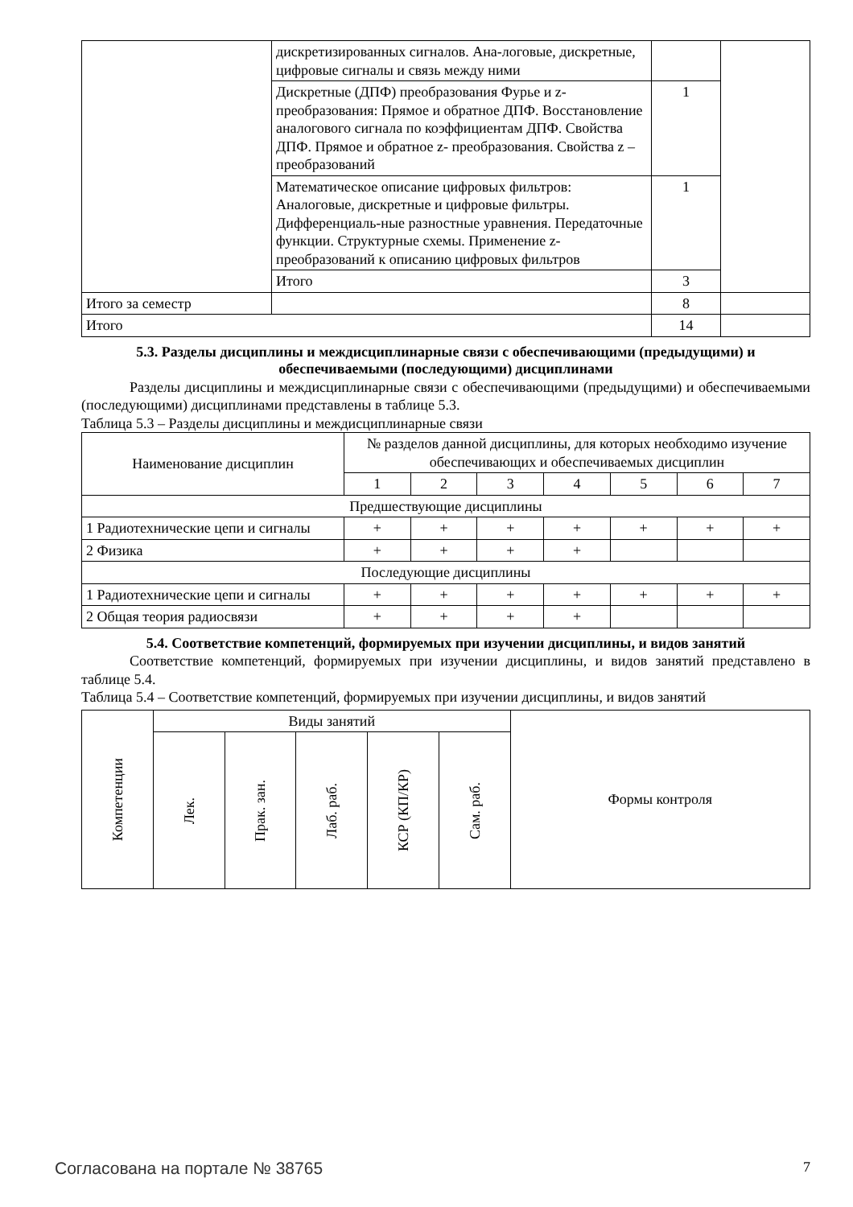| | дискретизированных сигналов. Ана-логовые, дискретные, цифровые сигналы и связь между ними | | |
| | Дискретные (ДПФ) преобразования Фурье и z-преобразования: Прямое и обратное ДПФ. Восстановление аналогового сигнала по коэффициентам ДПФ. Свойства ДПФ. Прямое и обратное z- преобразования. Свойства z – преобразований | 1 | |
| | Математическое описание цифровых фильтров: Аналоговые, дискретные и цифровые фильтры. Дифференциаль-ные разностные уравнения. Передаточные функции. Структурные схемы. Применение z-преобразований к описанию цифровых фильтров | 1 | |
| | Итого | 3 | |
| Итого за семестр | | 8 | |
| Итого | | 14 | |
5.3. Разделы дисциплины и междисциплинарные связи с обеспечивающими (предыдущими) и обеспечиваемыми (последующими) дисциплинами
Разделы дисциплины и междисциплинарные связи с обеспечивающими (предыдущими) и обеспечиваемыми (последующими) дисциплинами представлены в таблице 5.3.
Таблица 5.3 – Разделы дисциплины и междисциплинарные связи
| Наименование дисциплин | № разделов данной дисциплины, для которых необходимо изучение обеспечивающих и обеспечиваемых дисциплин | | | | | | |
| --- | --- | --- | --- | --- | --- | --- | --- |
| | 1 | 2 | 3 | 4 | 5 | 6 | 7 |
| Предшествующие дисциплины | | | | | | | |
| 1 Радиотехнические цепи и сигналы | + | + | + | + | + | + | + |
| 2 Физика | + | + | + | + | | | |
| Последующие дисциплины | | | | | | | |
| 1 Радиотехнические цепи и сигналы | + | + | + | + | + | + | + |
| 2 Общая теория радиосвязи | + | + | + | + | | | |
5.4. Соответствие компетенций, формируемых при изучении дисциплины, и видов занятий
Соответствие компетенций, формируемых при изучении дисциплины, и видов занятий представлено в таблице 5.4.
Таблица 5.4 – Соответствие компетенций, формируемых при изучении дисциплины, и видов занятий
| Компетенции | Виды занятий | | | | | Формы контроля |
| --- | --- | --- | --- | --- | --- | --- |
| | Лек. | Прак. зан. | Лаб. раб. | КСР (КП/КР) | Сам. раб. | |
Согласована на портале № 38765 7